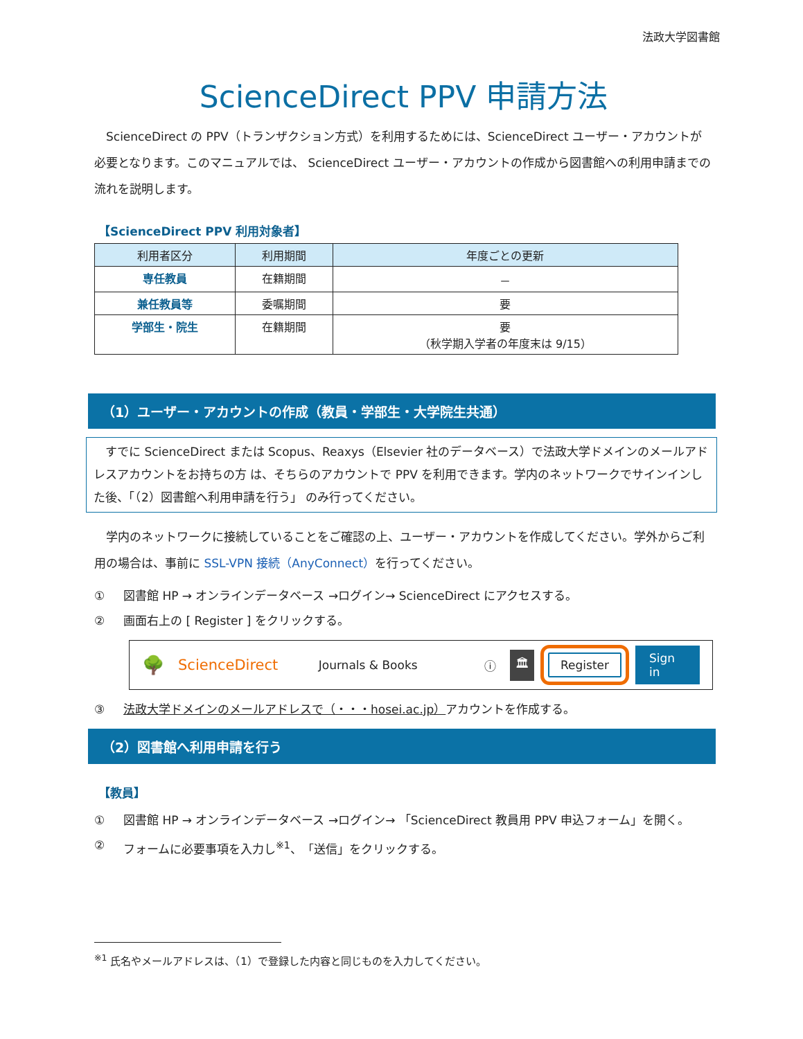法政大学図書館
ScienceDirect PPV 申請方法
　ScienceDirect の PPV（トランザクション方式）を利用するためには、ScienceDirect ユーザー・アカウントが必要となります。このマニュアルでは、 ScienceDirect ユーザー・アカウントの作成から図書館への利用申請までの流れを説明します。
【ScienceDirect PPV 利用対象者】
| 利用者区分 | 利用期間 | 年度ごとの更新 |
| --- | --- | --- |
| 専任教員 | 在籍期間 | － |
| 兼任教員等 | 委嘱期間 | 要 |
| 学部生・院生 | 在籍期間 | 要 （秋学期入学者の年度末は 9/15） |
（1）ユーザー・アカウントの作成（教員・学部生・大学院生共通）
　すでに ScienceDirect または Scopus、Reaxys（Elsevier 社のデータベース）で法政大学ドメインのメールアドレスアカウントをお持ちの方 は、そちらのアカウントで PPV を利用できます。学内のネットワークでサインインした後、「（2）図書館へ利用申請を行う」 のみ行ってください。
　学内のネットワークに接続していることをご確認の上、ユーザー・アカウントを作成してください。学外からご利用の場合は、事前に SSL-VPN 接続（AnyConnect）を行ってください。
① 図書館 HP → オンラインデータベース →ログイン→ ScienceDirect にアクセスする。
② 画面右上の [ Register ] をクリックする。
🌳 ScienceDirect Journals & Books ⓘ 🏛 Register Sign in
③ 法政大学ドメインのメールアドレスで（・・・hosei.ac.jp）アカウントを作成する。
（2）図書館へ利用申請を行う
【教員】
① 図書館 HP → オンラインデータベース →ログイン→ 「ScienceDirect 教員用 PPV 申込フォーム」を開く。
② フォームに必要事項を入力し<sup>※1</sup>、「送信」をクリックする。
<sup>※1</sup> 氏名やメールアドレスは、（1）で登録した内容と同じものを入力してください。